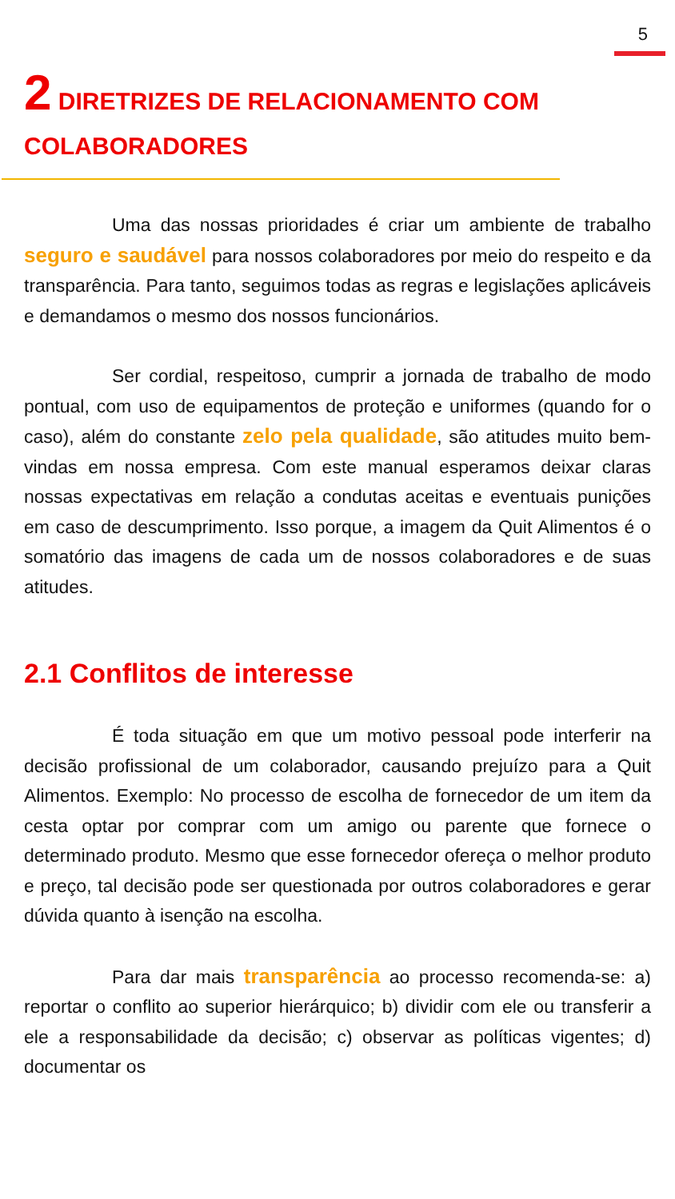5
2 DIRETRIZES DE RELACIONAMENTO COM COLABORADORES
Uma das nossas prioridades é criar um ambiente de trabalho seguro e saudável para nossos colaboradores por meio do respeito e da transparência. Para tanto, seguimos todas as regras e legislações aplicáveis e demandamos o mesmo dos nossos funcionários.
Ser cordial, respeitoso, cumprir a jornada de trabalho de modo pontual, com uso de equipamentos de proteção e uniformes (quando for o caso), além do constante zelo pela qualidade, são atitudes muito bem-vindas em nossa empresa. Com este manual esperamos deixar claras nossas expectativas em relação a condutas aceitas e eventuais punições em caso de descumprimento. Isso porque, a imagem da Quit Alimentos é o somatório das imagens de cada um de nossos colaboradores e de suas atitudes.
2.1 Conflitos de interesse
É toda situação em que um motivo pessoal pode interferir na decisão profissional de um colaborador, causando prejuízo para a Quit Alimentos. Exemplo: No processo de escolha de fornecedor de um item da cesta optar por comprar com um amigo ou parente que fornece o determinado produto. Mesmo que esse fornecedor ofereça o melhor produto e preço, tal decisão pode ser questionada por outros colaboradores e gerar dúvida quanto à isenção na escolha.
Para dar mais transparência ao processo recomenda-se: a) reportar o conflito ao superior hierárquico; b) dividir com ele ou transferir a ele a responsabilidade da decisão; c) observar as políticas vigentes; d) documentar os